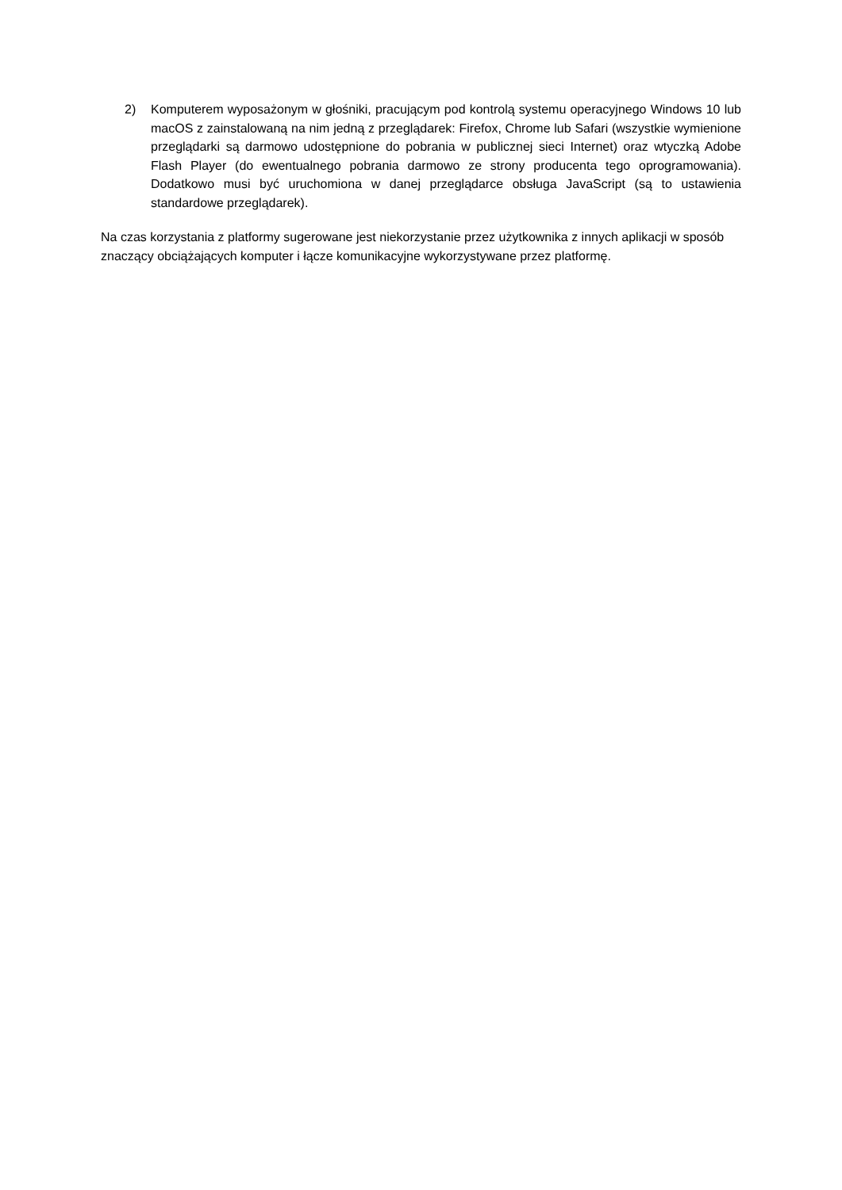2) Komputerem wyposażonym w głośniki, pracującym pod kontrolą systemu operacyjnego Windows 10 lub macOS z zainstalowaną na nim jedną z przeglądarek: Firefox, Chrome lub Safari (wszystkie wymienione przeglądarki są darmowo udostępnione do pobrania w publicznej sieci Internet) oraz wtyczką Adobe Flash Player (do ewentualnego pobrania darmowo ze strony producenta tego oprogramowania). Dodatkowo musi być uruchomiona w danej przeglądarce obsługa JavaScript (są to ustawienia standardowe przeglądarek).
Na czas korzystania z platformy sugerowane jest niekorzystanie przez użytkownika z innych aplikacji w sposób znaczący obciążających komputer i łącze komunikacyjne wykorzystywane przez platformę.